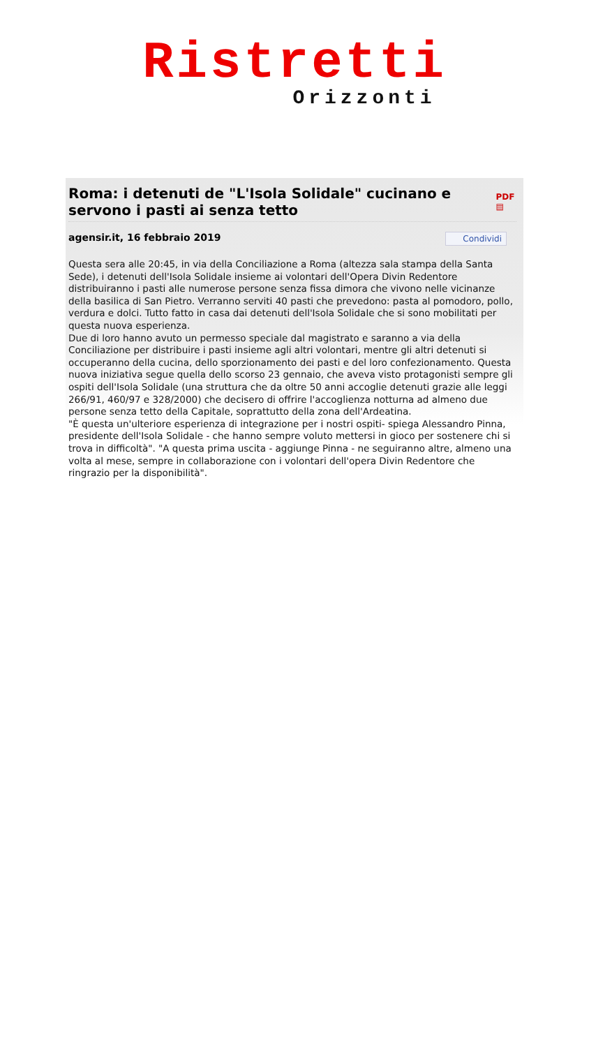Ristretti
Orizzonti
Roma: i detenuti de "L'Isola Solidale" cucinano e servono i pasti ai senza tetto PDF ▤
agensir.it, 16 febbraio 2019 Condividi
Questa sera alle 20:45, in via della Conciliazione a Roma (altezza sala stampa della Santa Sede), i detenuti dell'Isola Solidale insieme ai volontari dell'Opera Divin Redentore distribuiranno i pasti alle numerose persone senza fissa dimora che vivono nelle vicinanze della basilica di San Pietro. Verranno serviti 40 pasti che prevedono: pasta al pomodoro, pollo, verdura e dolci. Tutto fatto in casa dai detenuti dell'Isola Solidale che si sono mobilitati per questa nuova esperienza.
Due di loro hanno avuto un permesso speciale dal magistrato e saranno a via della Conciliazione per distribuire i pasti insieme agli altri volontari, mentre gli altri detenuti si occuperanno della cucina, dello sporzionamento dei pasti e del loro confezionamento. Questa nuova iniziativa segue quella dello scorso 23 gennaio, che aveva visto protagonisti sempre gli ospiti dell'Isola Solidale (una struttura che da oltre 50 anni accoglie detenuti grazie alle leggi 266/91, 460/97 e 328/2000) che decisero di offrire l'accoglienza notturna ad almeno due persone senza tetto della Capitale, soprattutto della zona dell'Ardeatina.
"È questa un'ulteriore esperienza di integrazione per i nostri ospiti- spiega Alessandro Pinna, presidente dell'Isola Solidale - che hanno sempre voluto mettersi in gioco per sostenere chi si trova in difficoltà". "A questa prima uscita - aggiunge Pinna - ne seguiranno altre, almeno una volta al mese, sempre in collaborazione con i volontari dell'opera Divin Redentore che ringrazio per la disponibilità".